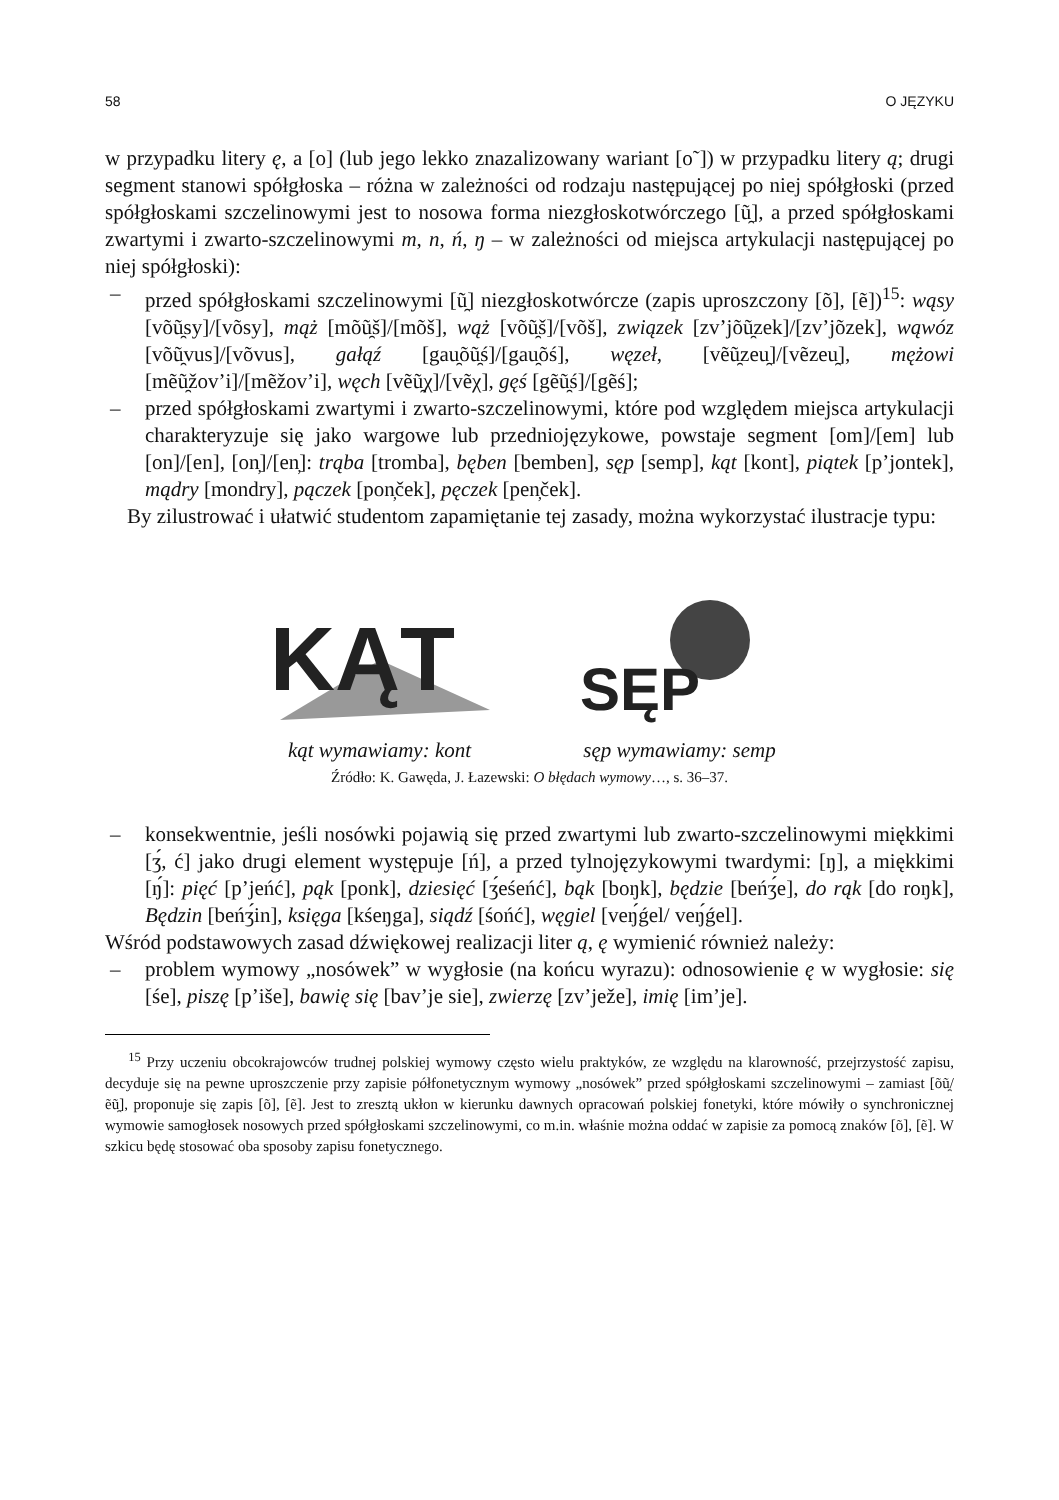58 O JĘZYKU
w przypadku litery ę, a [o] (lub jego lekko znazalizowany wariant [o˜]) w przypadku litery ą; drugi segment stanowi spółgłoska – różna w zależności od rodzaju następującej po niej spółgłoski (przed spółgłoskami szczelinowymi jest to nosowa forma niezgłoskotwórczego [ũ̯], a przed spółgłoskami zwartymi i zwarto-szczelinowymi m, n, ń, ŋ – w zależności od miejsca artykulacji następującej po niej spółgłoski):
– przed spółgłoskami szczelinowymi [ũ̯] niezgłoskotwórcze (zapis uproszczony [õ], [ẽ])<sup>15</sup>: wąsy [võũ̯sy]/[võsy], mąż [mõũ̯š]/[mõš], wąż [võũ̯š]/[võš], związek [zv’jõũ̯zek]/[zv’jõzek], wąwóz [võũ̯vus]/[võvus], gałąź [gau̯õũ̯ś]/[gau̯õś], węzeł, [vẽũ̯zeu̯]/[vẽzeu̯], mężowi [mẽũ̯žov’i]/[mẽžov’i], węch [vẽũ̯χ]/[vẽχ], gęś [gẽũ̯ś]/[gẽś];
– przed spółgłoskami zwartymi i zwarto-szczelinowymi, które pod względem miejsca artykulacji charakteryzuje się jako wargowe lub przedniojęzykowe, powstaje segment [om]/[em] lub [on]/[en], [on̦]/[en̦]: trąba [tromba], bęben [bemben], sęp [semp], kąt [kont], piątek [p’jontek], mądry [mondry], pączek [pon̦ček], pęczek [pen̦ček].
By zilustrować i ułatwić studentom zapamiętanie tej zasady, można wykorzystać ilustracje typu:
KĄT
kąt wymawiamy: kont
SĘP
sęp wymawiamy: semp
Źródło: K. Gawęda, J. Łazewski: O błędach wymowy…, s. 36–37.
– konsekwentnie, jeśli nosówki pojawią się przed zwartymi lub zwarto-szczelinowymi miękkimi [ʒ́, ć] jako drugi element występuje [ń], a przed tylnojęzykowymi twardymi: [ŋ], a miękkimi [ŋ́]: pięć [p’jeńć], pąk [ponk], dziesięć [ʒ́eśeńć], bąk [boŋk], będzie [beńʒ́e], do rąk [do roŋk], Będzin [beńʒ́in], księga [kśeŋga], siądź [śońć], węgiel [veŋ́ǵel/ veŋ́ǵel].
Wśród podstawowych zasad dźwiękowej realizacji liter ą, ę wymienić również należy:
– problem wymowy „nosówek” w wygłosie (na końcu wyrazu): odnosowienie ę w wygłosie: się [śe], piszę [p’iše], bawię się [bav’je sie], zwierzę [zv’ježe], imię [im’je].
<sup>15</sup> Przy uczeniu obcokrajowców trudnej polskiej wymowy często wielu praktyków, ze względu na klarowność, przejrzystość zapisu, decyduje się na pewne uproszczenie przy zapisie półfonetycznym wymowy „nosówek” przed spółgłoskami szczelinowymi – zamiast [õũ̯/ẽũ̯], proponuje się zapis [õ], [ẽ]. Jest to zresztą ukłon w kierunku dawnych opracowań polskiej fonetyki, które mówiły o synchronicznej wymowie samogłosek nosowych przed spółgłoskami szczelinowymi, co m.in. właśnie można oddać w zapisie za pomocą znaków [õ], [ẽ]. W szkicu będę stosować oba sposoby zapisu fonetycznego.